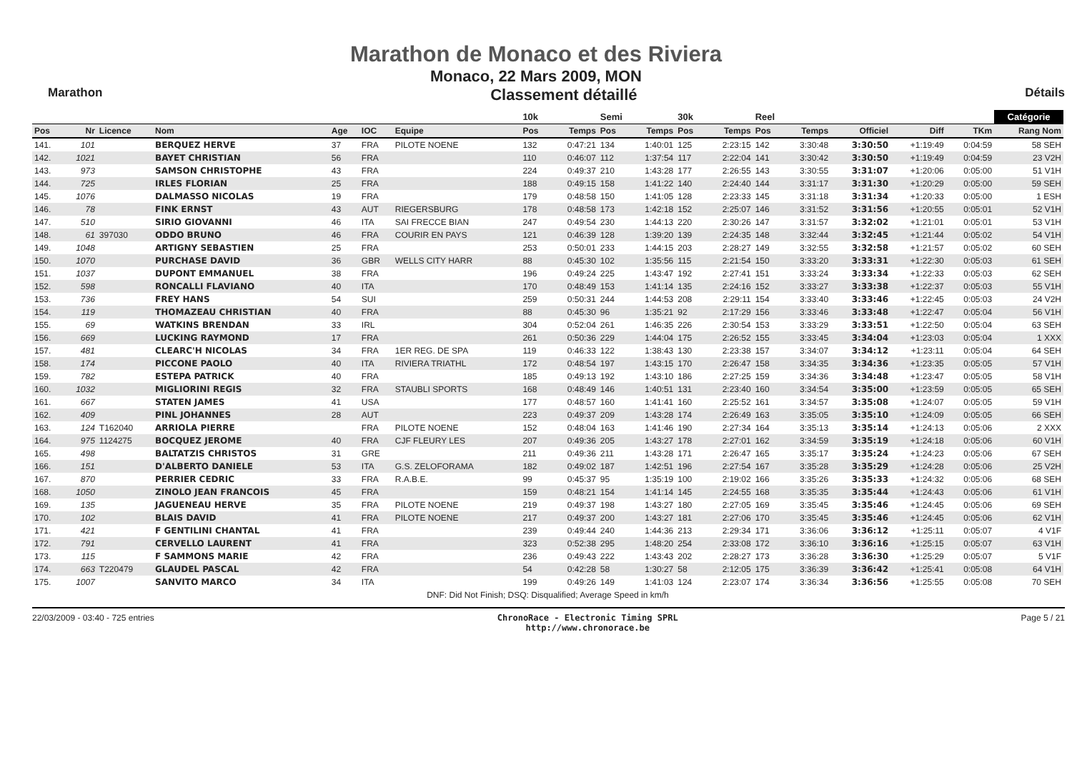Marathon de Monaco et des Riviera
Monaco, 22 Mars 2009, MON
Marathon Classement détaillé Détails
| | | | | | | | | 10k | | Semi | | 30k | | Reel | | | | | Catégorie |
| --- | --- | --- | --- | --- | --- | --- | --- | --- | --- | --- | --- | --- | --- | --- | --- | --- | --- | --- | --- |
| Pos | Nr | Licence | Nom | Age | IOC | Equipe | | Pos | Temps | Pos | Temps | Pos | Temps | Pos | Temps | Officiel | Diff | TKm | Rang Nom |
| 141. | 101 | | BERQUEZ HERVE | 37 | FRA | PILOTE NOENE | | 132 | 0:47:21 | 134 | 1:40:01 | 125 | 2:23:15 | 142 | 3:30:48 | 3:30:50 | +1:19:49 | 0:04:59 | 58 SEH |
| 142. | 1021 | | BAYET CHRISTIAN | 56 | FRA | | | 110 | 0:46:07 | 112 | 1:37:54 | 117 | 2:22:04 | 141 | 3:30:42 | 3:30:50 | +1:19:49 | 0:04:59 | 23 V2H |
| 143. | 973 | | SAMSON CHRISTOPHE | 43 | FRA | | | 224 | 0:49:37 | 210 | 1:43:28 | 177 | 2:26:55 | 143 | 3:30:55 | 3:31:07 | +1:20:06 | 0:05:00 | 51 V1H |
| 144. | 725 | | IRLES FLORIAN | 25 | FRA | | | 188 | 0:49:15 | 158 | 1:41:22 | 140 | 2:24:40 | 144 | 3:31:17 | 3:31:30 | +1:20:29 | 0:05:00 | 59 SEH |
| 145. | 1076 | | DALMASSO NICOLAS | 19 | FRA | | | 179 | 0:48:58 | 150 | 1:41:05 | 128 | 2:23:33 | 145 | 3:31:18 | 3:31:34 | +1:20:33 | 0:05:00 | 1 ESH |
| 146. | 78 | | FINK ERNST | 43 | AUT | RIEGERSBURG | | 178 | 0:48:58 | 173 | 1:42:18 | 152 | 2:25:07 | 146 | 3:31:52 | 3:31:56 | +1:20:55 | 0:05:01 | 52 V1H |
| 147. | 510 | | SIRIO GIOVANNI | 46 | ITA | SAI FRECCE BIAN | | 247 | 0:49:54 | 230 | 1:44:13 | 220 | 2:30:26 | 147 | 3:31:57 | 3:32:02 | +1:21:01 | 0:05:01 | 53 V1H |
| 148. | 61 | 397030 | ODDO BRUNO | 46 | FRA | COURIR EN PAYS | | 121 | 0:46:39 | 128 | 1:39:20 | 139 | 2:24:35 | 148 | 3:32:44 | 3:32:45 | +1:21:44 | 0:05:02 | 54 V1H |
| 149. | 1048 | | ARTIGNY SEBASTIEN | 25 | FRA | | | 253 | 0:50:01 | 233 | 1:44:15 | 203 | 2:28:27 | 149 | 3:32:55 | 3:32:58 | +1:21:57 | 0:05:02 | 60 SEH |
| 150. | 1070 | | PURCHASE DAVID | 36 | GBR | WELLS CITY HARR | | 88 | 0:45:30 | 102 | 1:35:56 | 115 | 2:21:54 | 150 | 3:33:20 | 3:33:31 | +1:22:30 | 0:05:03 | 61 SEH |
| 151. | 1037 | | DUPONT EMMANUEL | 38 | FRA | | | 196 | 0:49:24 | 225 | 1:43:47 | 192 | 2:27:41 | 151 | 3:33:24 | 3:33:34 | +1:22:33 | 0:05:03 | 62 SEH |
| 152. | 598 | | RONCALLI FLAVIANO | 40 | ITA | | | 170 | 0:48:49 | 153 | 1:41:14 | 135 | 2:24:16 | 152 | 3:33:27 | 3:33:38 | +1:22:37 | 0:05:03 | 55 V1H |
| 153. | 736 | | FREY HANS | 54 | SUI | | | 259 | 0:50:31 | 244 | 1:44:53 | 208 | 2:29:11 | 154 | 3:33:40 | 3:33:46 | +1:22:45 | 0:05:03 | 24 V2H |
| 154. | 119 | | THOMAZEAU CHRISTIAN | 40 | FRA | | | 88 | 0:45:30 | 96 | 1:35:21 | 92 | 2:17:29 | 156 | 3:33:46 | 3:33:48 | +1:22:47 | 0:05:04 | 56 V1H |
| 155. | 69 | | WATKINS BRENDAN | 33 | IRL | | | 304 | 0:52:04 | 261 | 1:46:35 | 226 | 2:30:54 | 153 | 3:33:29 | 3:33:51 | +1:22:50 | 0:05:04 | 63 SEH |
| 156. | 669 | | LUCKING RAYMOND | 17 | FRA | | | 261 | 0:50:36 | 229 | 1:44:04 | 175 | 2:26:52 | 155 | 3:33:45 | 3:34:04 | +1:23:03 | 0:05:04 | 1 XXX |
| 157. | 481 | | CLEARC'H NICOLAS | 34 | FRA | 1ER REG. DE SPA | | 119 | 0:46:33 | 122 | 1:38:43 | 130 | 2:23:38 | 157 | 3:34:07 | 3:34:12 | +1:23:11 | 0:05:04 | 64 SEH |
| 158. | 174 | | PICCONE PAOLO | 40 | ITA | RIVIERA TRIATHL | | 172 | 0:48:54 | 197 | 1:43:15 | 170 | 2:26:47 | 158 | 3:34:35 | 3:34:36 | +1:23:35 | 0:05:05 | 57 V1H |
| 159. | 782 | | ESTEPA PATRICK | 40 | FRA | | | 185 | 0:49:13 | 192 | 1:43:10 | 186 | 2:27:25 | 159 | 3:34:36 | 3:34:48 | +1:23:47 | 0:05:05 | 58 V1H |
| 160. | 1032 | | MIGLIORINI REGIS | 32 | FRA | STAUBLI SPORTS | | 168 | 0:48:49 | 146 | 1:40:51 | 131 | 2:23:40 | 160 | 3:34:54 | 3:35:00 | +1:23:59 | 0:05:05 | 65 SEH |
| 161. | 667 | | STATEN JAMES | 41 | USA | | | 177 | 0:48:57 | 160 | 1:41:41 | 160 | 2:25:52 | 161 | 3:34:57 | 3:35:08 | +1:24:07 | 0:05:05 | 59 V1H |
| 162. | 409 | | PINL JOHANNES | 28 | AUT | | | 223 | 0:49:37 | 209 | 1:43:28 | 174 | 2:26:49 | 163 | 3:35:05 | 3:35:10 | +1:24:09 | 0:05:05 | 66 SEH |
| 163. | 124 | T162040 | ARRIOLA PIERRE | | FRA | PILOTE NOENE | | 152 | 0:48:04 | 163 | 1:41:46 | 190 | 2:27:34 | 164 | 3:35:13 | 3:35:14 | +1:24:13 | 0:05:06 | 2 XXX |
| 164. | 975 | 1124275 | BOCQUEZ JEROME | 40 | FRA | CJF FLEURY LES | | 207 | 0:49:36 | 205 | 1:43:27 | 178 | 2:27:01 | 162 | 3:34:59 | 3:35:19 | +1:24:18 | 0:05:06 | 60 V1H |
| 165. | 498 | | BALTATZIS CHRISTOS | 31 | GRE | | | 211 | 0:49:36 | 211 | 1:43:28 | 171 | 2:26:47 | 165 | 3:35:17 | 3:35:24 | +1:24:23 | 0:05:06 | 67 SEH |
| 166. | 151 | | D'ALBERTO DANIELE | 53 | ITA | G.S. ZELOFORAMA | | 182 | 0:49:02 | 187 | 1:42:51 | 196 | 2:27:54 | 167 | 3:35:28 | 3:35:29 | +1:24:28 | 0:05:06 | 25 V2H |
| 167. | 870 | | PERRIER CEDRIC | 33 | FRA | R.A.B.E. | | 99 | 0:45:37 | 95 | 1:35:19 | 100 | 2:19:02 | 166 | 3:35:26 | 3:35:33 | +1:24:32 | 0:05:06 | 68 SEH |
| 168. | 1050 | | ZINOLO JEAN FRANCOIS | 45 | FRA | | | 159 | 0:48:21 | 154 | 1:41:14 | 145 | 2:24:55 | 168 | 3:35:35 | 3:35:44 | +1:24:43 | 0:05:06 | 61 V1H |
| 169. | 135 | | JAGUENEAU HERVE | 35 | FRA | PILOTE NOENE | | 219 | 0:49:37 | 198 | 1:43:27 | 180 | 2:27:05 | 169 | 3:35:45 | 3:35:46 | +1:24:45 | 0:05:06 | 69 SEH |
| 170. | 102 | | BLAIS DAVID | 41 | FRA | PILOTE NOENE | | 217 | 0:49:37 | 200 | 1:43:27 | 181 | 2:27:06 | 170 | 3:35:45 | 3:35:46 | +1:24:45 | 0:05:06 | 62 V1H |
| 171. | 421 | | F GENTILINI CHANTAL | 41 | FRA | | | 239 | 0:49:44 | 240 | 1:44:36 | 213 | 2:29:34 | 171 | 3:36:06 | 3:36:12 | +1:25:11 | 0:05:07 | 4 V1F |
| 172. | 791 | | CERVELLO LAURENT | 41 | FRA | | | 323 | 0:52:38 | 295 | 1:48:20 | 254 | 2:33:08 | 172 | 3:36:10 | 3:36:16 | +1:25:15 | 0:05:07 | 63 V1H |
| 173. | 115 | | F SAMMONS MARIE | 42 | FRA | | | 236 | 0:49:43 | 222 | 1:43:43 | 202 | 2:28:27 | 173 | 3:36:28 | 3:36:30 | +1:25:29 | 0:05:07 | 5 V1F |
| 174. | 663 | T220479 | GLAUDEL PASCAL | 42 | FRA | | | 54 | 0:42:28 | 58 | 1:30:27 | 58 | 2:12:05 | 175 | 3:36:39 | 3:36:42 | +1:25:41 | 0:05:08 | 64 V1H |
| 175. | 1007 | | SANVITO MARCO | 34 | ITA | | | 199 | 0:49:26 | 149 | 1:41:03 | 124 | 2:23:07 | 174 | 3:36:34 | 3:36:56 | +1:25:55 | 0:05:08 | 70 SEH |
| DNF: Did Not Finish; DSQ: Disqualified; Average Speed in km/h | | | | | | | | | | | | | | | | | | | |
22/03/2009 - 03:40 - 725 entries ChronoRace - Electronic Timing SPRL
http://www.chronorace.be Page 5 / 21